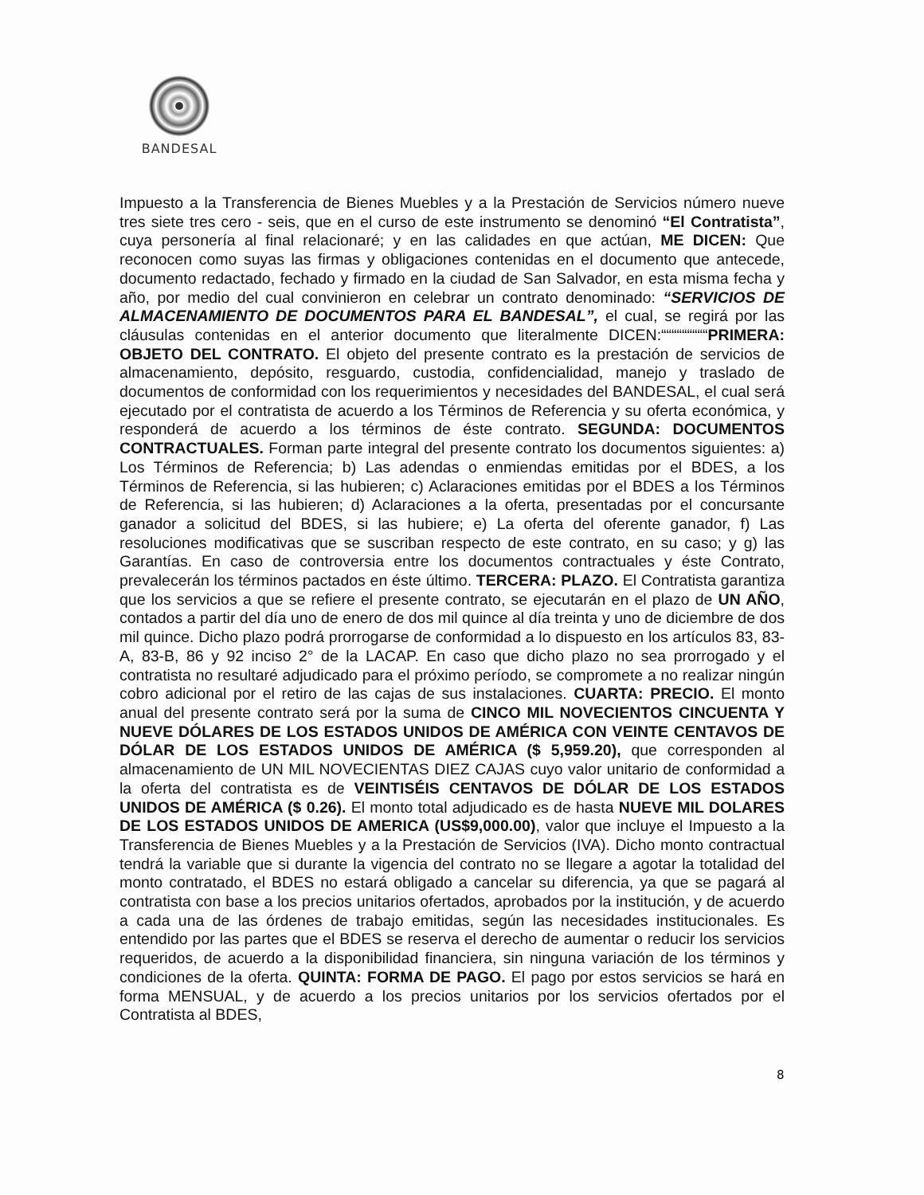BANDESAL
Impuesto a la Transferencia de Bienes Muebles y a la Prestación de Servicios número nueve tres siete tres cero - seis, que en el curso de este instrumento se denominó “El Contratista”, cuya personería al final relacionaré; y en las calidades en que actúan, ME DICEN: Que reconocen como suyas las firmas y obligaciones contenidas en el documento que antecede, documento redactado, fechado y firmado en la ciudad de San Salvador, en esta misma fecha y año, por medio del cual convinieron en celebrar un contrato denominado: “SERVICIOS DE ALMACENAMIENTO DE DOCUMENTOS PARA EL BANDESAL”, el cual, se regirá por las cláusulas contenidas en el anterior documento que literalmente DICEN:“““““““““PRIMERA: OBJETO DEL CONTRATO. El objeto del presente contrato es la prestación de servicios de almacenamiento, depósito, resguardo, custodia, confidencialidad, manejo y traslado de documentos de conformidad con los requerimientos y necesidades del BANDESAL, el cual será ejecutado por el contratista de acuerdo a los Términos de Referencia y su oferta económica, y responderá de acuerdo a los términos de éste contrato. SEGUNDA: DOCUMENTOS CONTRACTUALES. Forman parte integral del presente contrato los documentos siguientes: a) Los Términos de Referencia; b) Las adendas o enmiendas emitidas por el BDES, a los Términos de Referencia, si las hubieren; c) Aclaraciones emitidas por el BDES a los Términos de Referencia, si las hubieren; d) Aclaraciones a la oferta, presentadas por el concursante ganador a solicitud del BDES, si las hubiere; e) La oferta del oferente ganador, f) Las resoluciones modificativas que se suscriban respecto de este contrato, en su caso; y g) las Garantías. En caso de controversia entre los documentos contractuales y éste Contrato, prevalecerán los términos pactados en éste último. TERCERA: PLAZO. El Contratista garantiza que los servicios a que se refiere el presente contrato, se ejecutarán en el plazo de UN AÑO, contados a partir del día uno de enero de dos mil quince al día treinta y uno de diciembre de dos mil quince. Dicho plazo podrá prorrogarse de conformidad a lo dispuesto en los artículos 83, 83-A, 83-B, 86 y 92 inciso 2° de la LACAP. En caso que dicho plazo no sea prorrogado y el contratista no resultaré adjudicado para el próximo período, se compromete a no realizar ningún cobro adicional por el retiro de las cajas de sus instalaciones. CUARTA: PRECIO. El monto anual del presente contrato será por la suma de CINCO MIL NOVECIENTOS CINCUENTA Y NUEVE DÓLARES DE LOS ESTADOS UNIDOS DE AMÉRICA CON VEINTE CENTAVOS DE DÓLAR DE LOS ESTADOS UNIDOS DE AMÉRICA ($ 5,959.20), que corresponden al almacenamiento de UN MIL NOVECIENTAS DIEZ CAJAS cuyo valor unitario de conformidad a la oferta del contratista es de VEINTISÉIS CENTAVOS DE DÓLAR DE LOS ESTADOS UNIDOS DE AMÉRICA ($ 0.26). El monto total adjudicado es de hasta NUEVE MIL DOLARES DE LOS ESTADOS UNIDOS DE AMERICA (US$9,000.00), valor que incluye el Impuesto a la Transferencia de Bienes Muebles y a la Prestación de Servicios (IVA). Dicho monto contractual tendrá la variable que si durante la vigencia del contrato no se llegare a agotar la totalidad del monto contratado, el BDES no estará obligado a cancelar su diferencia, ya que se pagará al contratista con base a los precios unitarios ofertados, aprobados por la institución, y de acuerdo a cada una de las órdenes de trabajo emitidas, según las necesidades institucionales. Es entendido por las partes que el BDES se reserva el derecho de aumentar o reducir los servicios requeridos, de acuerdo a la disponibilidad financiera, sin ninguna variación de los términos y condiciones de la oferta. QUINTA: FORMA DE PAGO. El pago por estos servicios se hará en forma MENSUAL, y de acuerdo a los precios unitarios por los servicios ofertados por el Contratista al BDES,
8